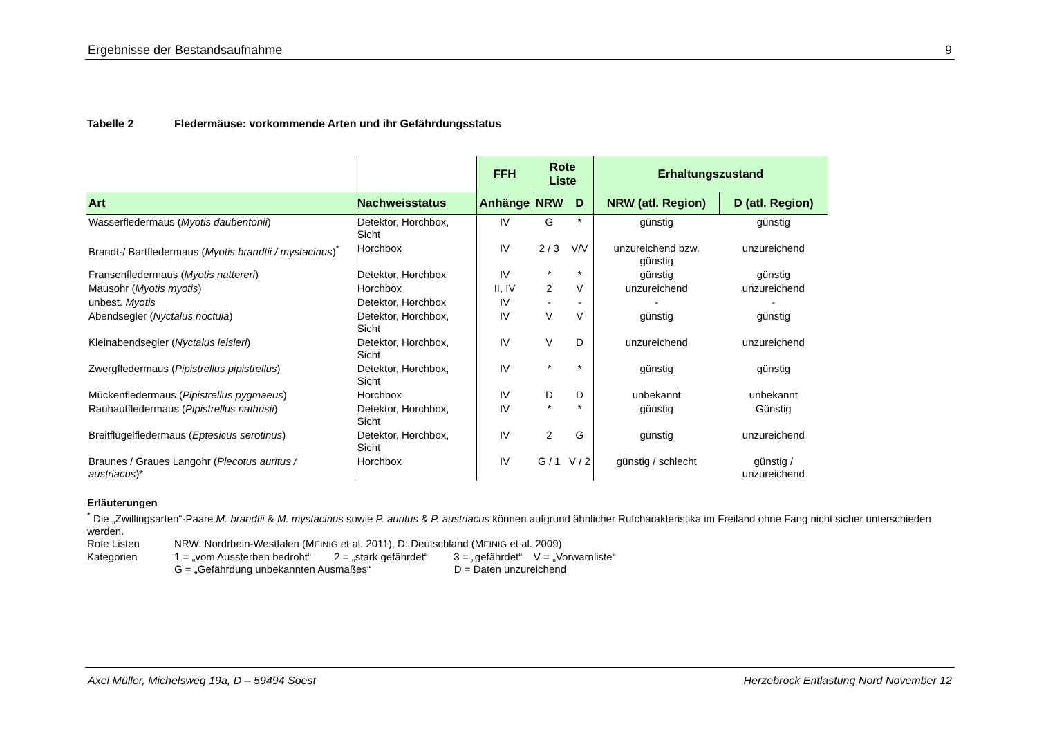Ergebnisse der Bestandsaufnahme 9
Tabelle 2 Fledermäuse: vorkommende Arten und ihr Gefährdungsstatus
| | | FFH | Rote Liste | | Erhaltungszustand | |
| Art | Nachweisstatus | Anhänge | NRW | D | NRW (atl. Region) | D (atl. Region) |
| Wasserfledermaus ( Myotis daubentonii ) | Detektor, Horchbox, Sicht | IV | G | * | günstig | günstig |
| Brandt-/ Bartfledermaus ( Myotis brandtii / mystacinus )<sup>*</sup> | Horchbox | IV | 2 / 3 | V/V | unzureichend bzw. günstig | unzureichend |
| Fransenfledermaus ( Myotis nattereri ) | Detektor, Horchbox | IV | * | * | günstig | günstig |
| Mausohr ( Myotis myotis ) | Horchbox | II, IV | 2 | V | unzureichend | unzureichend |
| unbest. Myotis | Detektor, Horchbox | IV | - | - | - | - |
| Abendsegler ( Nyctalus noctula ) | Detektor, Horchbox, Sicht | IV | V | V | günstig | günstig |
| Kleinabendsegler ( Nyctalus leisleri ) | Detektor, Horchbox, Sicht | IV | V | D | unzureichend | unzureichend |
| Zwergfledermaus ( Pipistrellus pipistrellus ) | Detektor, Horchbox, Sicht | IV | * | * | günstig | günstig |
| Mückenfledermaus ( Pipistrellus pygmaeus ) | Horchbox | IV | D | D | unbekannt | unbekannt |
| Rauhautfledermaus ( Pipistrellus nathusii ) | Detektor, Horchbox, Sicht | IV | * | * | günstig | Günstig |
| Breitflügelfledermaus ( Eptesicus serotinus ) | Detektor, Horchbox, Sicht | IV | 2 | G | günstig | unzureichend |
| Braunes / Graues Langohr ( Plecotus auritus / austriacus )* | Horchbox | IV | G / 1 | V / 2 | günstig / schlecht | günstig / unzureichend |
Erläuterungen
<sup>*</sup> Die „Zwillingsarten“-Paare M. brandtii & M. mystacinus sowie P. auritus & P. austriacus können aufgrund ähnlicher Rufcharakteristika im Freiland ohne Fang nicht sicher unterschieden werden.
Rote Listen NRW: Nordrhein-Westfalen (MEINIG et al. 2011), D: Deutschland (MEINIG et al. 2009)
Kategorien 1 = „vom Aussterben bedroht“ 2 = „stark gefährdet“ 3 = „gefährdet“ V = „Vorwarnliste“
G = „Gefährdung unbekannten Ausmaßes“ D = Daten unzureichend
Axel Müller, Michelsweg 19a, D – 59494 Soest Herzebrock Entlastung Nord November 12